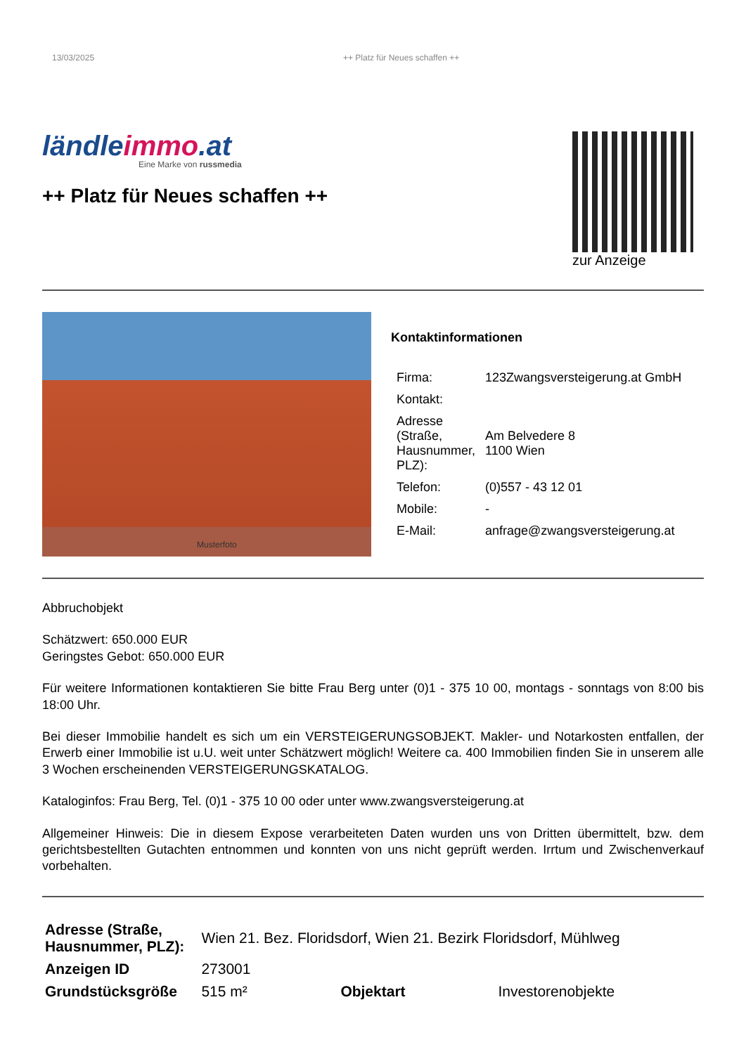13/03/2025 ++ Platz für Neues schaffen ++
ländleimmo.at
Eine Marke von russmedia
++ Platz für Neues schaffen ++
zur Anzeige
Musterfoto
Kontaktinformationen
| Firma: | 123Zwangsversteigerung.at GmbH |
| Kontakt: | |
| Adresse (Straße, Hausnummer, PLZ): | Am Belvedere 8 1100 Wien |
| Telefon: | (0)557 - 43 12 01 |
| Mobile: | - |
| E-Mail: | anfrage@zwangsversteigerung.at |
Abbruchobjekt
Schätzwert: 650.000 EUR
Geringstes Gebot: 650.000 EUR
Für weitere Informationen kontaktieren Sie bitte Frau Berg unter (0)1 - 375 10 00, montags - sonntags von 8:00 bis 18:00 Uhr.
Bei dieser Immobilie handelt es sich um ein VERSTEIGERUNGSOBJEKT. Makler- und Notarkosten entfallen, der Erwerb einer Immobilie ist u.U. weit unter Schätzwert möglich! Weitere ca. 400 Immobilien finden Sie in unserem alle 3 Wochen erscheinenden VERSTEIGERUNGSKATALOG.
Kataloginfos: Frau Berg, Tel. (0)1 - 375 10 00 oder unter www.zwangsversteigerung.at
Allgemeiner Hinweis: Die in diesem Expose verarbeiteten Daten wurden uns von Dritten übermittelt, bzw. dem gerichtsbestellten Gutachten entnommen und konnten von uns nicht geprüft werden. Irrtum und Zwischenverkauf vorbehalten.
| Adresse (Straße, Hausnummer, PLZ): | Wien 21. Bez. Floridsdorf, Wien 21. Bezirk Floridsdorf, Mühlweg | | |
| Anzeigen ID | 273001 | | |
| Grundstücksgröße | 515 m² | Objektart | Investorenobjekte |